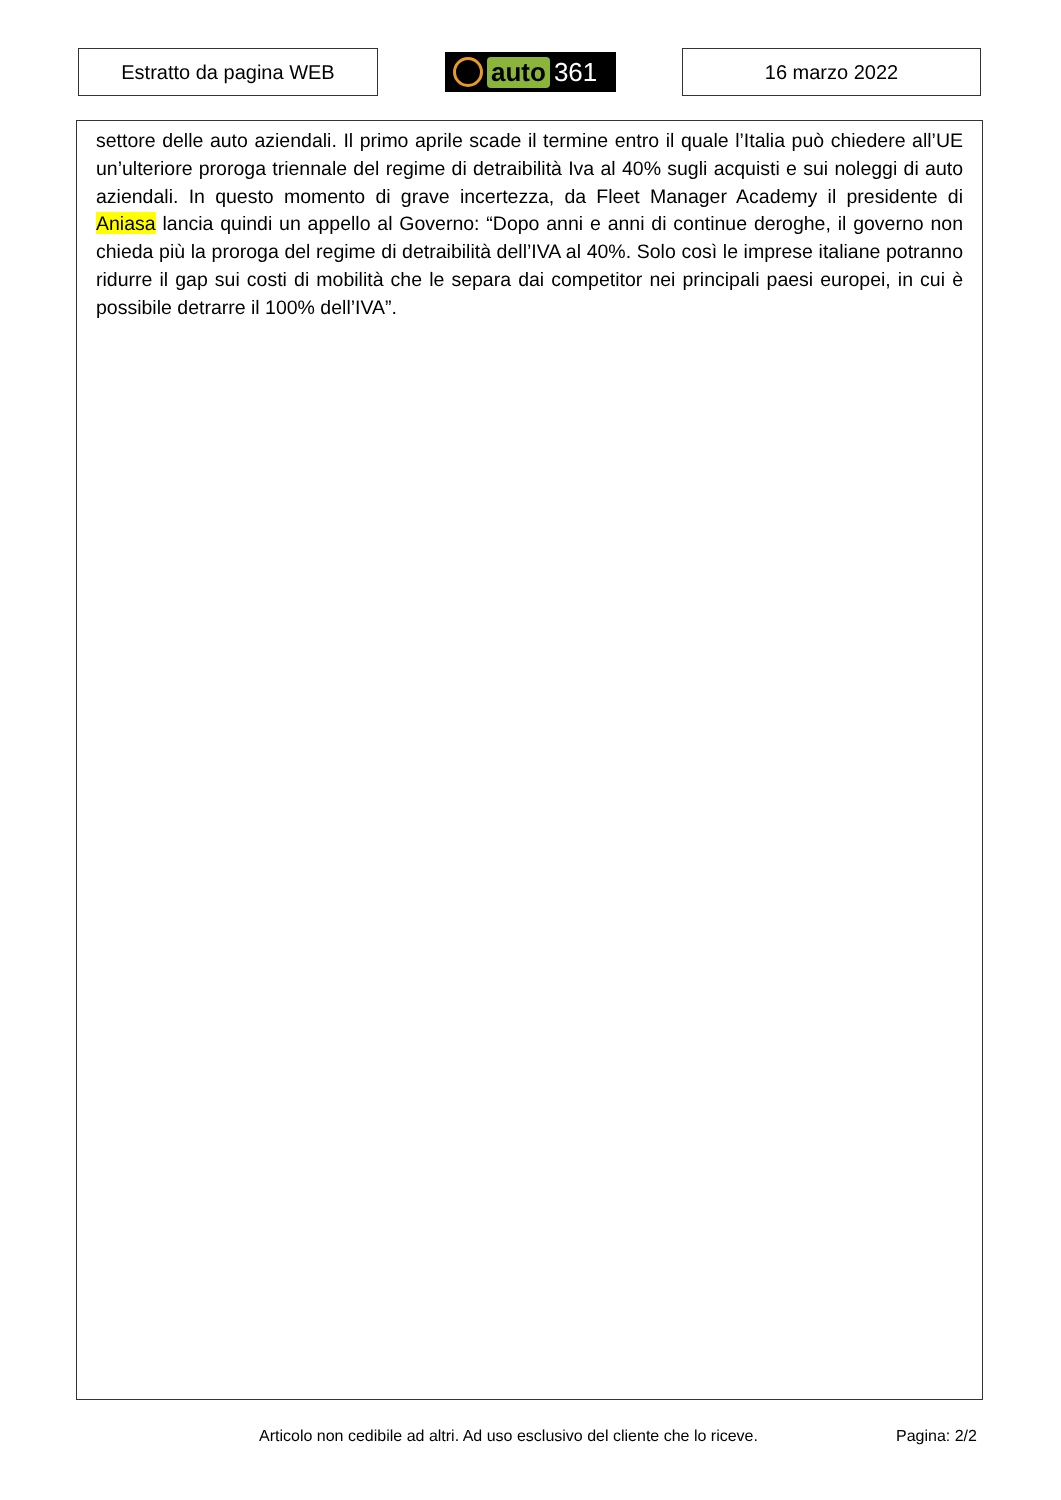Estratto da pagina WEB auto 361 16 marzo 2022
settore delle auto aziendali. Il primo aprile scade il termine entro il quale l’Italia può chiedere all’UE un’ulteriore proroga triennale del regime di detraibilità Iva al 40% sugli acquisti e sui noleggi di auto aziendali. In questo momento di grave incertezza, da Fleet Manager Academy il presidente di Aniasa lancia quindi un appello al Governo: “Dopo anni e anni di continue deroghe, il governo non chieda più la proroga del regime di detraibilità dell’IVA al 40%. Solo così le imprese italiane potranno ridurre il gap sui costi di mobilità che le separa dai competitor nei principali paesi europei, in cui è possibile detrarre il 100% dell’IVA”.
Articolo non cedibile ad altri. Ad uso esclusivo del cliente che lo riceve.
Pagina: 2/2